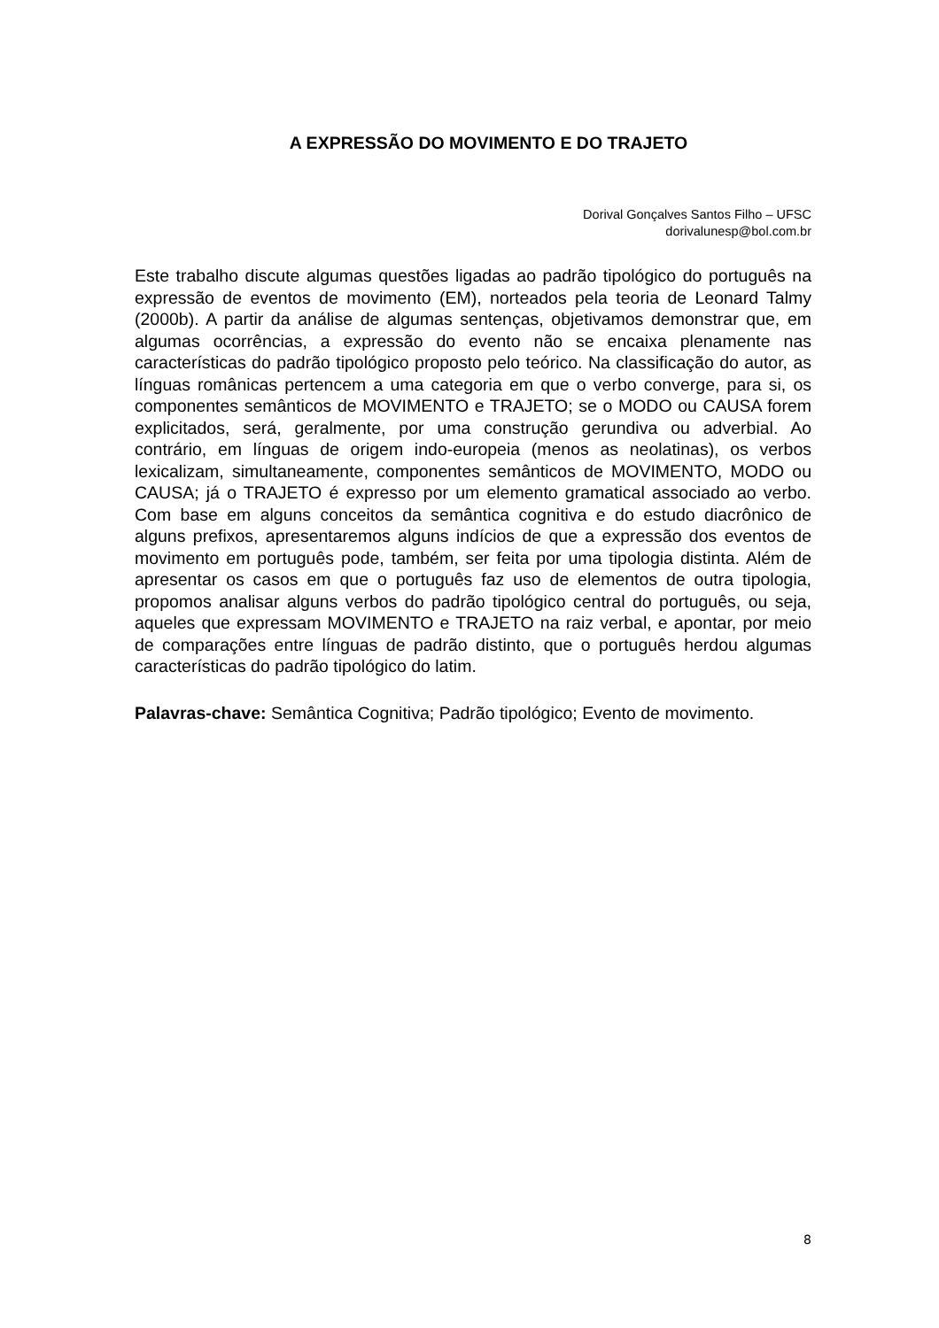A EXPRESSÃO DO MOVIMENTO E DO TRAJETO
Dorival Gonçalves Santos Filho – UFSC
dorivalunesp@bol.com.br
Este trabalho discute algumas questões ligadas ao padrão tipológico do português na expressão de eventos de movimento (EM), norteados pela teoria de Leonard Talmy (2000b). A partir da análise de algumas sentenças, objetivamos demonstrar que, em algumas ocorrências, a expressão do evento não se encaixa plenamente nas características do padrão tipológico proposto pelo teórico. Na classificação do autor, as línguas românicas pertencem a uma categoria em que o verbo converge, para si, os componentes semânticos de MOVIMENTO e TRAJETO; se o MODO ou CAUSA forem explicitados, será, geralmente, por uma construção gerundiva ou adverbial. Ao contrário, em línguas de origem indo-europeia (menos as neolatinas), os verbos lexicalizam, simultaneamente, componentes semânticos de MOVIMENTO, MODO ou CAUSA; já o TRAJETO é expresso por um elemento gramatical associado ao verbo. Com base em alguns conceitos da semântica cognitiva e do estudo diacrônico de alguns prefixos, apresentaremos alguns indícios de que a expressão dos eventos de movimento em português pode, também, ser feita por uma tipologia distinta. Além de apresentar os casos em que o português faz uso de elementos de outra tipologia, propomos analisar alguns verbos do padrão tipológico central do português, ou seja, aqueles que expressam MOVIMENTO e TRAJETO na raiz verbal, e apontar, por meio de comparações entre línguas de padrão distinto, que o português herdou algumas características do padrão tipológico do latim.
Palavras-chave: Semântica Cognitiva; Padrão tipológico; Evento de movimento.
8